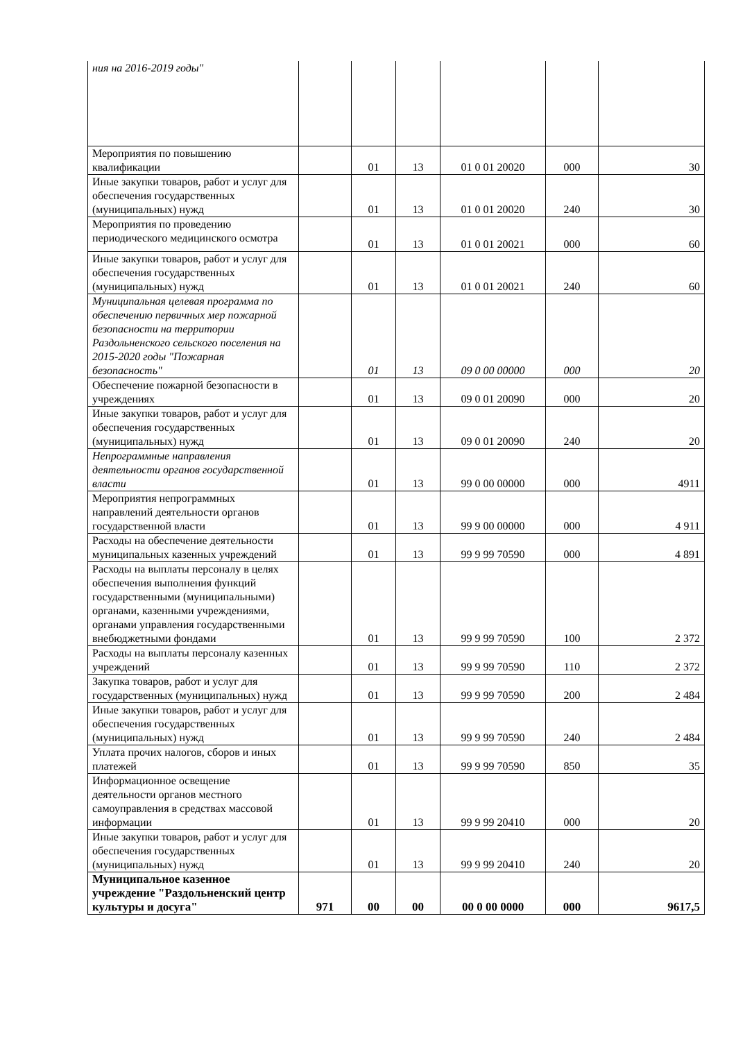| ния на 2016-2019 годы" | | | | | | |
| Мероприятия по повышению квалификации | | 01 | 13 | 01 0 01 20020 | 000 | 30 |
| Иные закупки товаров, работ и услуг для обеспечения государственных (муниципальных) нужд | | 01 | 13 | 01 0 01 20020 | 240 | 30 |
| Мероприятия по проведению периодического медицинского осмотра | | 01 | 13 | 01 0 01 20021 | 000 | 60 |
| Иные закупки товаров, работ и услуг для обеспечения государственных (муниципальных) нужд | | 01 | 13 | 01 0 01 20021 | 240 | 60 |
| Муниципальная целевая программа по обеспечению первичных мер пожарной безопасности на территории Раздольненского сельского поселения на 2015-2020 годы "Пожарная безопасность" | | 01 | 13 | 09 0 00 00000 | 000 | 20 |
| Обеспечение пожарной безопасности в учреждениях | | 01 | 13 | 09 0 01 20090 | 000 | 20 |
| Иные закупки товаров, работ и услуг для обеспечения государственных (муниципальных) нужд | | 01 | 13 | 09 0 01 20090 | 240 | 20 |
| Непрограммные направления деятельности органов государственной власти | | 01 | 13 | 99 0 00 00000 | 000 | 4911 |
| Мероприятия непрограммных направлений деятельности органов государственной власти | | 01 | 13 | 99 9 00 00000 | 000 | 4 911 |
| Расходы на обеспечение деятельности муниципальных казенных учреждений | | 01 | 13 | 99 9 99 70590 | 000 | 4 891 |
| Расходы на выплаты персоналу в целях обеспечения выполнения функций государственными (муниципальными) органами, казенными учреждениями, органами управления государственными внебюджетными фондами | | 01 | 13 | 99 9 99 70590 | 100 | 2 372 |
| Расходы на выплаты персоналу казенных учреждений | | 01 | 13 | 99 9 99 70590 | 110 | 2 372 |
| Закупка товаров, работ и услуг для государственных (муниципальных) нужд | | 01 | 13 | 99 9 99 70590 | 200 | 2 484 |
| Иные закупки товаров, работ и услуг для обеспечения государственных (муниципальных) нужд | | 01 | 13 | 99 9 99 70590 | 240 | 2 484 |
| Уплата прочих налогов, сборов и иных платежей | | 01 | 13 | 99 9 99 70590 | 850 | 35 |
| Информационное освещение деятельности органов местного самоуправления в средствах массовой информации | | 01 | 13 | 99 9 99 20410 | 000 | 20 |
| Иные закупки товаров, работ и услуг для обеспечения государственных (муниципальных) нужд | | 01 | 13 | 99 9 99 20410 | 240 | 20 |
| Муниципальное казенное учреждение "Раздольненский центр культуры и досуга" | 971 | 00 | 00 | 00 0 00 0000 | 000 | 9617,5 |